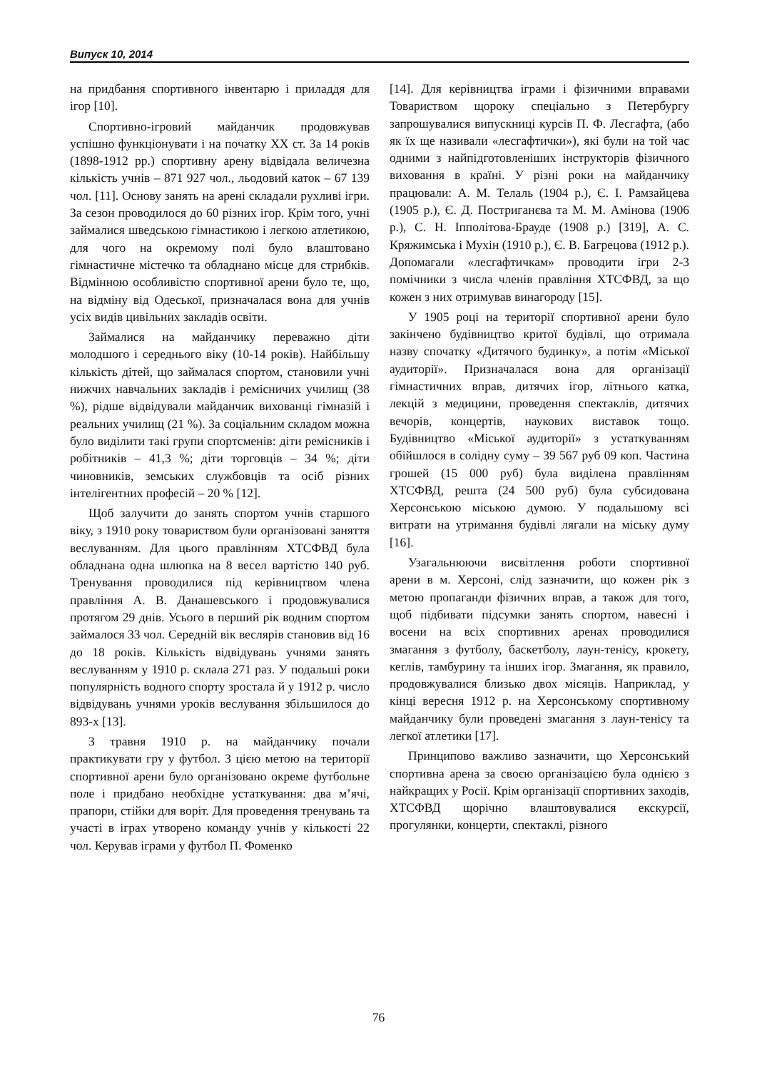Випуск 10, 2014
на придбання спортивного інвентарю і приладдя для ігор [10].
Спортивно-ігровий майданчик продовжував успішно функціонувати і на початку ХХ ст. За 14 років (1898-1912 рр.) спортивну арену відвідала величезна кількість учнів – 871 927 чол., льодовий каток – 67 139 чол. [11]. Основу занять на арені складали рухливі ігри. За сезон проводилося до 60 різних ігор. Крім того, учні займалися шведською гімнастикою і легкою атлетикою, для чого на окремому полі було влаштовано гімнастичне містечко та обладнано місце для стрибків. Відмінною особливістю спортивної арени було те, що, на відміну від Одеської, призначалася вона для учнів усіх видів цивільних закладів освіти.
Займалися на майданчику переважно діти молодшого і середнього віку (10-14 років). Найбільшу кількість дітей, що займалася спортом, становили учні нижчих навчальних закладів і ремісничих училищ (38 %), рідше відвідували майданчик вихованці гімназій і реальних училищ (21 %). За соціальним складом можна було виділити такі групи спортсменів: діти ремісників і робітників – 41,3 %; діти торговців – 34 %; діти чиновників, земських службовців та осіб різних інтелігентних професій – 20 % [12].
Щоб залучити до занять спортом учнів старшого віку, з 1910 року товариством були організовані заняття веслуванням. Для цього правлінням ХТСФВД була обладнана одна шлюпка на 8 весел вартістю 140 руб. Тренування проводилися під керівництвом члена правління А. В. Данашевського і продовжувалися протягом 29 днів. Усього в перший рік водним спортом займалося 33 чол. Середній вік веслярів становив від 16 до 18 років. Кількість відвідувань учнями занять веслуванням у 1910 р. склала 271 раз. У подальші роки популярність водного спорту зростала й у 1912 р. число відвідувань учнями уроків веслування збільшилося до 893-х [13].
З травня 1910 р. на майданчику почали практикувати гру у футбол. З цією метою на території спортивної арени було організовано окреме футбольне поле і придбано необхідне устаткування: два м’ячі, прапори, стійки для воріт. Для проведення тренувань та участі в іграх утворено команду учнів у кількості 22 чол. Керував іграми у футбол П. Фоменко
[14]. Для керівництва іграми і фізичними вправами Товариством щороку спеціально з Петербургу запрошувалися випускниці курсів П. Ф. Лесгафта, (або як їх ще називали «лесгафтички»), які були на той час одними з найпідготовленіших інструкторів фізичного виховання в країні. У різні роки на майданчику працювали: А. М. Телаль (1904 р.), Є. І. Рамзайцева (1905 р.), Є. Д. Постриганєва та М. М. Амінова (1906 р.), С. Н. Іпполітова-Брауде (1908 р.) [319], А. С. Кряжимська і Мухін (1910 р.), Є. В. Багрецова (1912 р.). Допомагали «лесгафтичкам» проводити ігри 2-3 помічники з числа членів правління ХТСФВД, за що кожен з них отримував винагороду [15].
У 1905 році на території спортивної арени було закінчено будівництво критої будівлі, що отримала назву спочатку «Дитячого будинку», а потім «Міської аудиторії». Призначалася вона для організації гімнастичних вправ, дитячих ігор, літнього катка, лекцій з медицини, проведення спектаклів, дитячих вечорів, концертів, наукових виставок тощо. Будівництво «Міської аудиторії» з устаткуванням обійшлося в солідну суму – 39 567 руб 09 коп. Частина грошей (15 000 руб) була виділена правлінням ХТСФВД, решта (24 500 руб) була субсидована Херсонською міською думою. У подальшому всі витрати на утримання будівлі лягали на міську думу [16].
Узагальнюючи висвітлення роботи спортивної арени в м. Херсоні, слід зазначити, що кожен рік з метою пропаганди фізичних вправ, а також для того, щоб підбивати підсумки занять спортом, навесні і восени на всіх спортивних аренах проводилися змагання з футболу, баскетболу, лаун-тенісу, крокету, кеглів, тамбурину та інших ігор. Змагання, як правило, продовжувалися близько двох місяців. Наприклад, у кінці вересня 1912 р. на Херсонському спортивному майданчику були проведені змагання з лаун-тенісу та легкої атлетики [17].
Принципово важливо зазначити, що Херсонський спортивна арена за своєю організацією була однією з найкращих у Росії. Крім організації спортивних заходів, ХТСФВД щорічно влаштовувалися екскурсії, прогулянки, концерти, спектаклі, різного
76